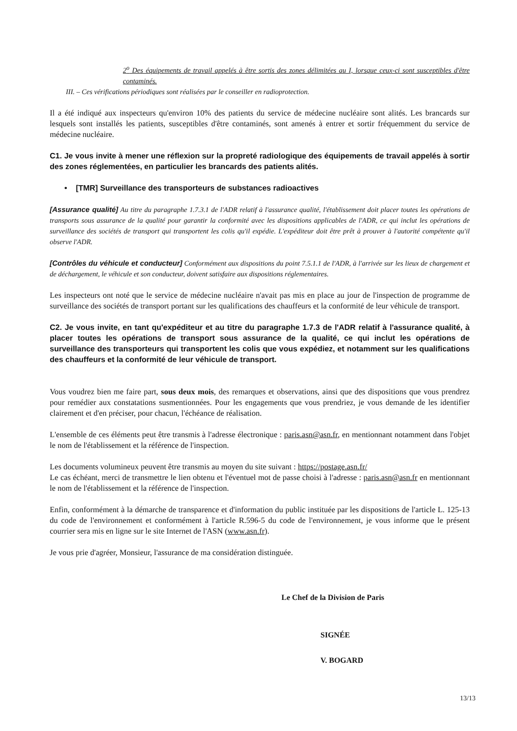2<sup>o</sup> Des équipements de travail appelés à être sortis des zones délimitées au I, lorsque ceux-ci sont susceptibles d'être contaminés.
III. – Ces vérifications périodiques sont réalisées par le conseiller en radioprotection.
Il a été indiqué aux inspecteurs qu'environ 10% des patients du service de médecine nucléaire sont alités. Les brancards sur lesquels sont installés les patients, susceptibles d'être contaminés, sont amenés à entrer et sortir fréquemment du service de médecine nucléaire.
C1. Je vous invite à mener une réflexion sur la propreté radiologique des équipements de travail appelés à sortir des zones réglementées, en particulier les brancards des patients alités.
• [TMR] Surveillance des transporteurs de substances radioactives
[Assurance qualité] Au titre du paragraphe 1.7.3.1 de l'ADR relatif à l'assurance qualité, l'établissement doit placer toutes les opérations de transports sous assurance de la qualité pour garantir la conformité avec les dispositions applicables de l'ADR, ce qui inclut les opérations de surveillance des sociétés de transport qui transportent les colis qu'il expédie. L'expéditeur doit être prêt à prouver à l'autorité compétente qu'il observe l'ADR.
[Contrôles du véhicule et conducteur] Conformément aux dispositions du point 7.5.1.1 de l'ADR, à l'arrivée sur les lieux de chargement et de déchargement, le véhicule et son conducteur, doivent satisfaire aux dispositions réglementaires.
Les inspecteurs ont noté que le service de médecine nucléaire n'avait pas mis en place au jour de l'inspection de programme de surveillance des sociétés de transport portant sur les qualifications des chauffeurs et la conformité de leur véhicule de transport.
C2. Je vous invite, en tant qu'expéditeur et au titre du paragraphe 1.7.3 de l'ADR relatif à l'assurance qualité, à placer toutes les opérations de transport sous assurance de la qualité, ce qui inclut les opérations de surveillance des transporteurs qui transportent les colis que vous expédiez, et notamment sur les qualifications des chauffeurs et la conformité de leur véhicule de transport.
Vous voudrez bien me faire part, sous deux mois, des remarques et observations, ainsi que des dispositions que vous prendrez pour remédier aux constatations susmentionnées. Pour les engagements que vous prendriez, je vous demande de les identifier clairement et d'en préciser, pour chacun, l'échéance de réalisation.
L'ensemble de ces éléments peut être transmis à l'adresse électronique : paris.asn@asn.fr, en mentionnant notamment dans l'objet le nom de l'établissement et la référence de l'inspection.
Les documents volumineux peuvent être transmis au moyen du site suivant : https://postage.asn.fr/
Le cas échéant, merci de transmettre le lien obtenu et l'éventuel mot de passe choisi à l'adresse : paris.asn@asn.fr en mentionnant le nom de l'établissement et la référence de l'inspection.
Enfin, conformément à la démarche de transparence et d'information du public instituée par les dispositions de l'article L. 125-13 du code de l'environnement et conformément à l'article R.596-5 du code de l'environnement, je vous informe que le présent courrier sera mis en ligne sur le site Internet de l'ASN (www.asn.fr).
Je vous prie d'agréer, Monsieur, l'assurance de ma considération distinguée.
Le Chef de la Division de Paris
SIGNÉE
V. BOGARD
13/13